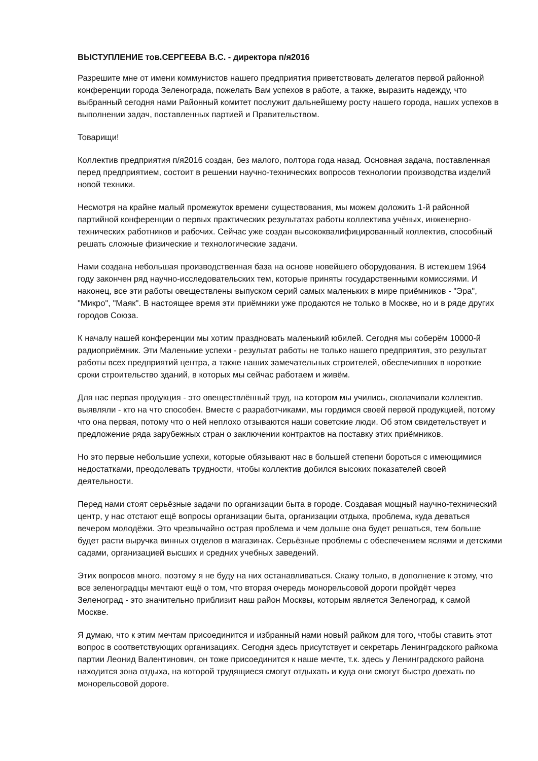ВЫСТУПЛЕНИЕ тов.СЕРГЕЕВА В.С. - директора п/я2016
Разрешите мне от имени коммунистов нашего предприятия приветствовать делегатов первой районной конференции города Зеленограда, пожелать Вам успехов в работе, а также, выразить надежду, что выбранный сегодня нами Районный комитет послужит дальнейшему росту нашего города, наших успехов в выполнении задач, поставленных партией и Правительством.
Товарищи!
Коллектив предприятия п/я2016 создан, без малого, полтора года назад. Основная задача, поставленная перед предприятием, состоит в решении научно-технических вопросов технологии производства изделий новой техники.
Несмотря на крайне малый промежуток времени существования, мы можем доложить 1-й районной партийной конференции о первых практических результатах работы коллектива учёных, инженерно-технических работников и рабочих. Сейчас уже создан высококвалифицированный коллектив, способный решать сложные физические и технологические задачи.
Нами создана небольшая производственная база на основе новейшего оборудования. В истекшем 1964 году закончен ряд научно-исследовательских тем, которые приняты государственными комиссиями. И наконец, все эти работы овеществлены выпуском серий самых маленьких в мире приёмников - "Эра", "Микро", "Маяк". В настоящее время эти приёмники уже продаются не только в Москве, но и в ряде других городов Союза.
К началу нашей конференции мы хотим праздновать маленький юбилей. Сегодня мы соберём 10000-й радиоприёмник. Эти Маленькие успехи - результат работы не только нашего предприятия, это результат работы всех предприятий центра, а также наших замечательных строителей, обеспечивших в короткие сроки строительство зданий, в которых мы сейчас работаем и живём.
Для нас первая продукция - это овеществлённый труд, на котором мы учились, сколачивали коллектив, выявляли - кто на что способен. Вместе с разработчиками, мы гордимся своей первой продукцией, потому что она первая, потому что о ней неплохо отзываются наши советские люди. Об этом свидетельствует и предложение ряда зарубежных стран о заключении контрактов на поставку этих приёмников.
Но это первые небольшие успехи, которые обязывают нас в большей степени бороться с имеющимися недостатками, преодолевать трудности, чтобы коллектив добился высоких показателей своей деятельности.
Перед нами стоят серьёзные задачи по организации быта в городе. Создавая мощный научно-технический центр, у нас отстают ещё вопросы организации быта, организации отдыха, проблема, куда деваться вечером молодёжи. Это чрезвычайно острая проблема и чем дольше она будет решаться, тем больше будет расти выручка винных отделов в магазинах. Серьёзные проблемы с обеспечением яслями и детскими садами, организацией высших и средних учебных заведений.
Этих вопросов много, поэтому я не буду на них останавливаться. Скажу только, в дополнение к этому, что все зеленоградцы мечтают ещё о том, что вторая очередь монорельсовой дороги пройдёт через Зеленоград - это значительно приблизит наш район Москвы, которым является Зеленоград, к самой Москве.
Я думаю, что к этим мечтам присоединится и избранный нами новый райком для того, чтобы ставить этот вопрос в соответствующих организациях. Сегодня здесь присутствует и секретарь Ленинградского райкома партии Леонид Валентинович, он тоже присоединится к наше мечте, т.к. здесь у Ленинградского района находится зона отдыха, на которой трудящиеся смогут отдыхать и куда они смогут быстро доехать по монорельсовой дороге.